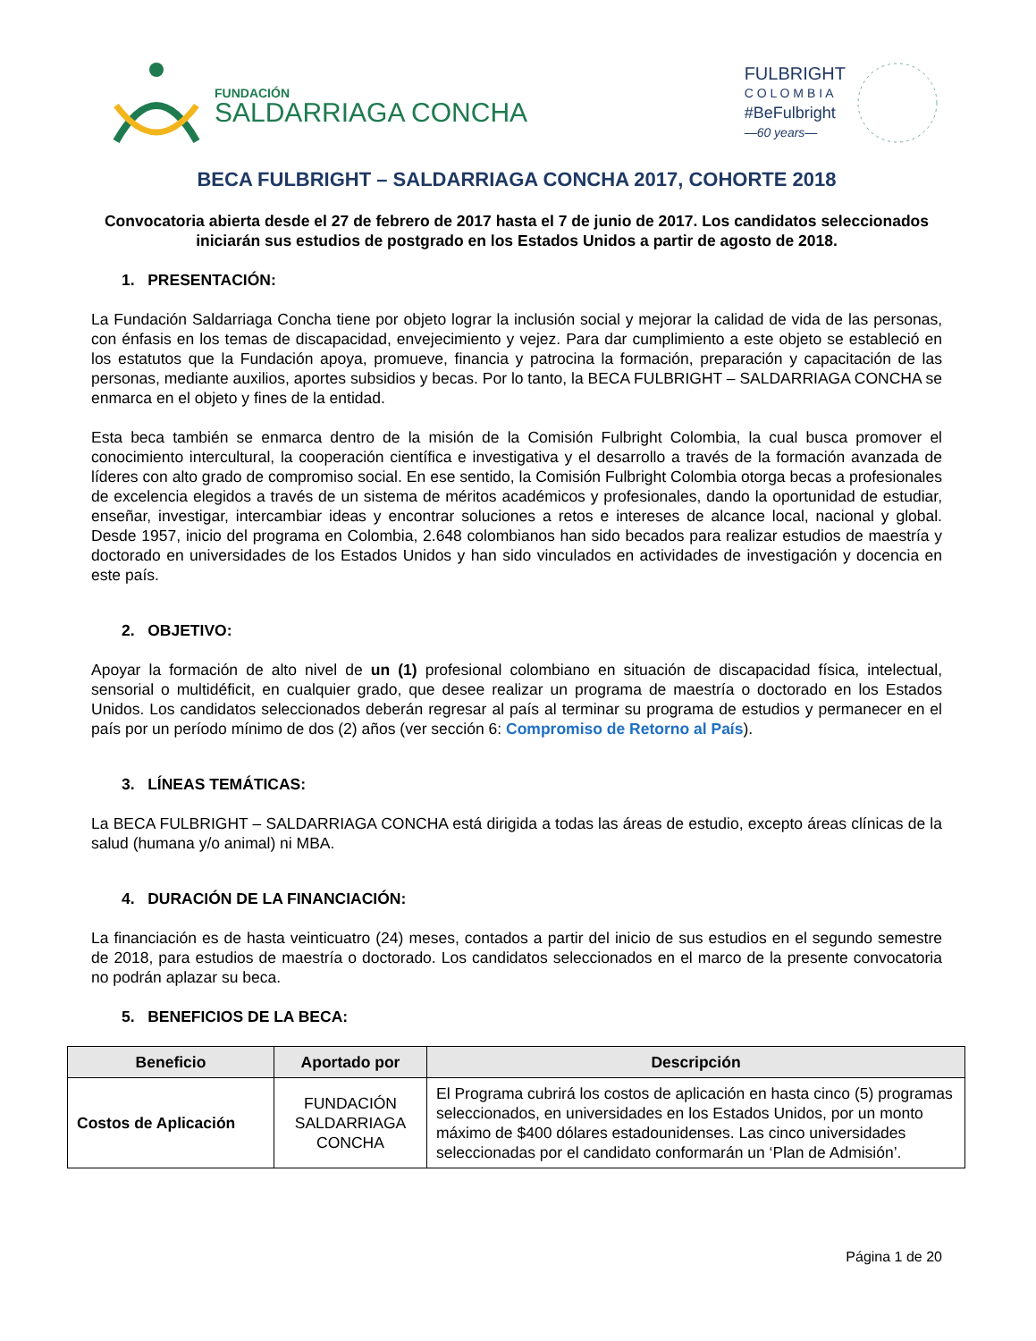FUNDACIÓN
SALDARRIAGA CONCHA
FULBRIGHT
C O L O M B I A
#BeFulbright
—60 years—
BECA FULBRIGHT – SALDARRIAGA CONCHA 2017, COHORTE 2018
Convocatoria abierta desde el 27 de febrero de 2017 hasta el 7 de junio de 2017. Los candidatos seleccionados iniciarán sus estudios de postgrado en los Estados Unidos a partir de agosto de 2018.
1. PRESENTACIÓN:
La Fundación Saldarriaga Concha tiene por objeto lograr la inclusión social y mejorar la calidad de vida de las personas, con énfasis en los temas de discapacidad, envejecimiento y vejez. Para dar cumplimiento a este objeto se estableció en los estatutos que la Fundación apoya, promueve, financia y patrocina la formación, preparación y capacitación de las personas, mediante auxilios, aportes subsidios y becas. Por lo tanto, la BECA FULBRIGHT – SALDARRIAGA CONCHA se enmarca en el objeto y fines de la entidad.
Esta beca también se enmarca dentro de la misión de la Comisión Fulbright Colombia, la cual busca promover el conocimiento intercultural, la cooperación científica e investigativa y el desarrollo a través de la formación avanzada de líderes con alto grado de compromiso social. En ese sentido, la Comisión Fulbright Colombia otorga becas a profesionales de excelencia elegidos a través de un sistema de méritos académicos y profesionales, dando la oportunidad de estudiar, enseñar, investigar, intercambiar ideas y encontrar soluciones a retos e intereses de alcance local, nacional y global. Desde 1957, inicio del programa en Colombia, 2.648 colombianos han sido becados para realizar estudios de maestría y doctorado en universidades de los Estados Unidos y han sido vinculados en actividades de investigación y docencia en este país.
2. OBJETIVO:
Apoyar la formación de alto nivel de un (1) profesional colombiano en situación de discapacidad física, intelectual, sensorial o multidéficit, en cualquier grado, que desee realizar un programa de maestría o doctorado en los Estados Unidos. Los candidatos seleccionados deberán regresar al país al terminar su programa de estudios y permanecer en el país por un período mínimo de dos (2) años (ver sección 6: Compromiso de Retorno al País).
3. LÍNEAS TEMÁTICAS:
La BECA FULBRIGHT – SALDARRIAGA CONCHA está dirigida a todas las áreas de estudio, excepto áreas clínicas de la salud (humana y/o animal) ni MBA.
4. DURACIÓN DE LA FINANCIACIÓN:
La financiación es de hasta veinticuatro (24) meses, contados a partir del inicio de sus estudios en el segundo semestre de 2018, para estudios de maestría o doctorado. Los candidatos seleccionados en el marco de la presente convocatoria no podrán aplazar su beca.
5. BENEFICIOS DE LA BECA:
| Beneficio | Aportado por | Descripción |
| --- | --- | --- |
| Costos de Aplicación | FUNDACIÓN SALDARRIAGA CONCHA | El Programa cubrirá los costos de aplicación en hasta cinco (5) programas seleccionados, en universidades en los Estados Unidos, por un monto máximo de $400 dólares estadounidenses. Las cinco universidades seleccionadas por el candidato conformarán un ‘Plan de Admisión’. |
Página 1 de 20